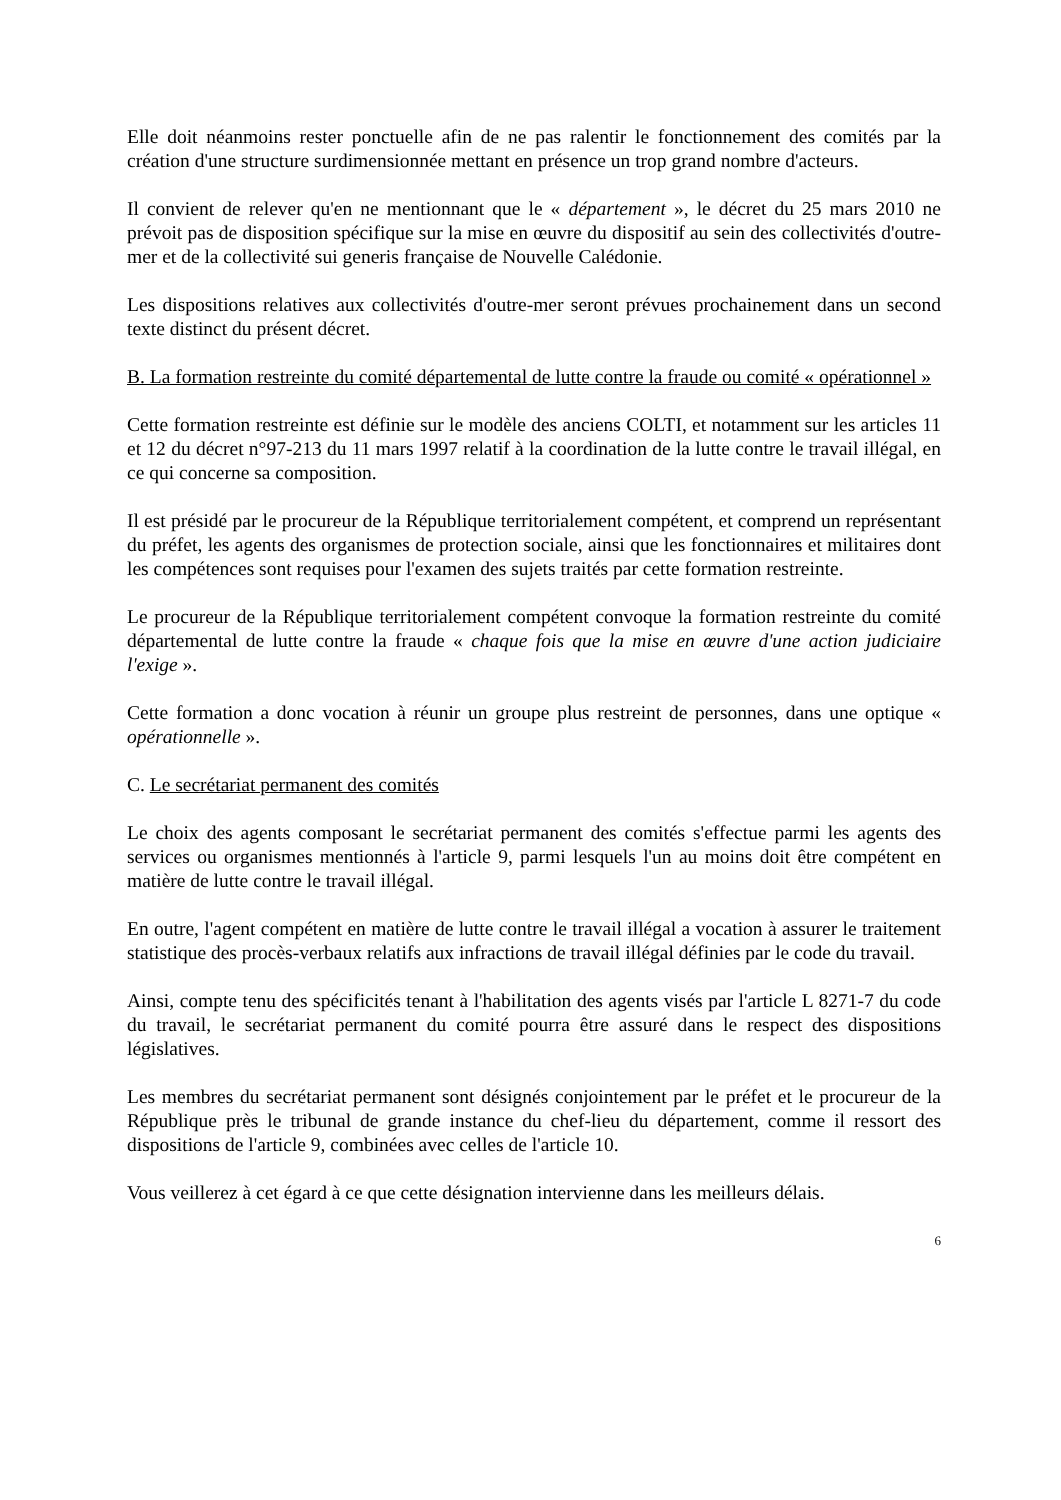Elle doit néanmoins rester ponctuelle afin de ne pas ralentir le fonctionnement des comités par la création d'une structure surdimensionnée mettant en présence un trop grand nombre d'acteurs.
Il convient de relever qu'en ne mentionnant que le « département », le décret du 25 mars 2010 ne prévoit pas de disposition spécifique sur la mise en œuvre du dispositif au sein des collectivités d'outre-mer et de la collectivité sui generis française de Nouvelle Calédonie.
Les dispositions relatives aux collectivités d'outre-mer seront prévues prochainement dans un second texte distinct du présent décret.
B. La formation restreinte du comité départemental de lutte contre la fraude ou comité « opérationnel »
Cette formation restreinte est définie sur le modèle des anciens COLTI, et notamment sur les articles 11 et 12 du décret n°97-213 du 11 mars 1997 relatif à la coordination de la lutte contre le travail illégal, en ce qui concerne sa composition.
Il est présidé par le procureur de la République territorialement compétent, et comprend un représentant du préfet, les agents des organismes de protection sociale, ainsi que les fonctionnaires et militaires dont les compétences sont requises pour l'examen des sujets traités par cette formation restreinte.
Le procureur de la République territorialement compétent convoque la formation restreinte du comité départemental de lutte contre la fraude « chaque fois que la mise en œuvre d'une action judiciaire l'exige ».
Cette formation a donc vocation à réunir un groupe plus restreint de personnes, dans une optique « opérationnelle ».
C. Le secrétariat permanent des comités
Le choix des agents composant le secrétariat permanent des comités s'effectue parmi les agents des services ou organismes mentionnés à l'article 9, parmi lesquels l'un au moins doit être compétent en matière de lutte contre le travail illégal.
En outre, l'agent compétent en matière de lutte contre le travail illégal a vocation à assurer le traitement statistique des procès-verbaux relatifs aux infractions de travail illégal définies par le code du travail.
Ainsi, compte tenu des spécificités tenant à l'habilitation des agents visés par l'article L 8271-7 du code du travail, le secrétariat permanent du comité pourra être assuré dans le respect des dispositions législatives.
Les membres du secrétariat permanent sont désignés conjointement par le préfet et le procureur de la République près le tribunal de grande instance du chef-lieu du département, comme il ressort des dispositions de l'article 9, combinées avec celles de l'article 10.
Vous veillerez à cet égard à ce que cette désignation intervienne dans les meilleurs délais.
6